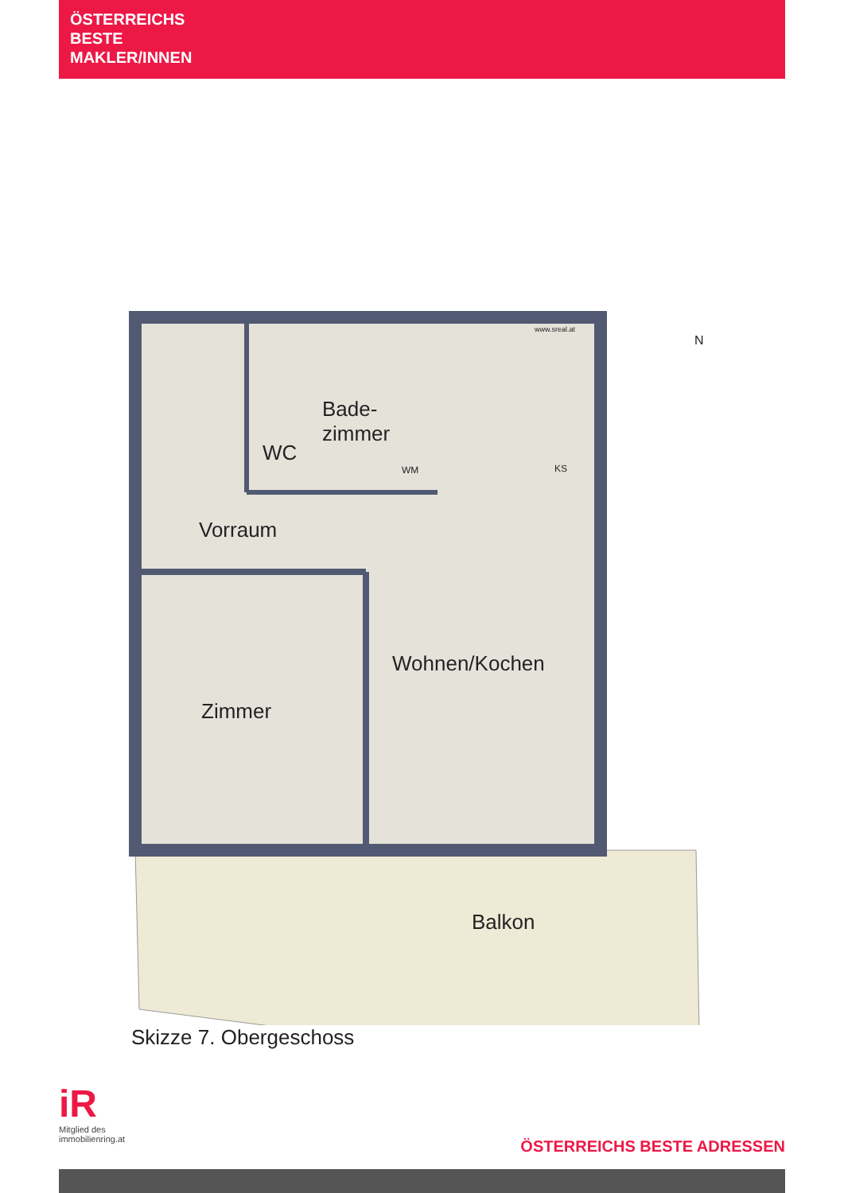ÖSTERREICHS
BESTE
MAKLER/INNEN
WC
Bade-
zimmer
Vorraum
Wohnen/Kochen
Zimmer
Balkon
N
www.sreal.at
WM KS
Skizze 7. Obergeschoss
iR
Mitglied des
immobilienring.at
ÖSTERREICHS BESTE ADRESSEN